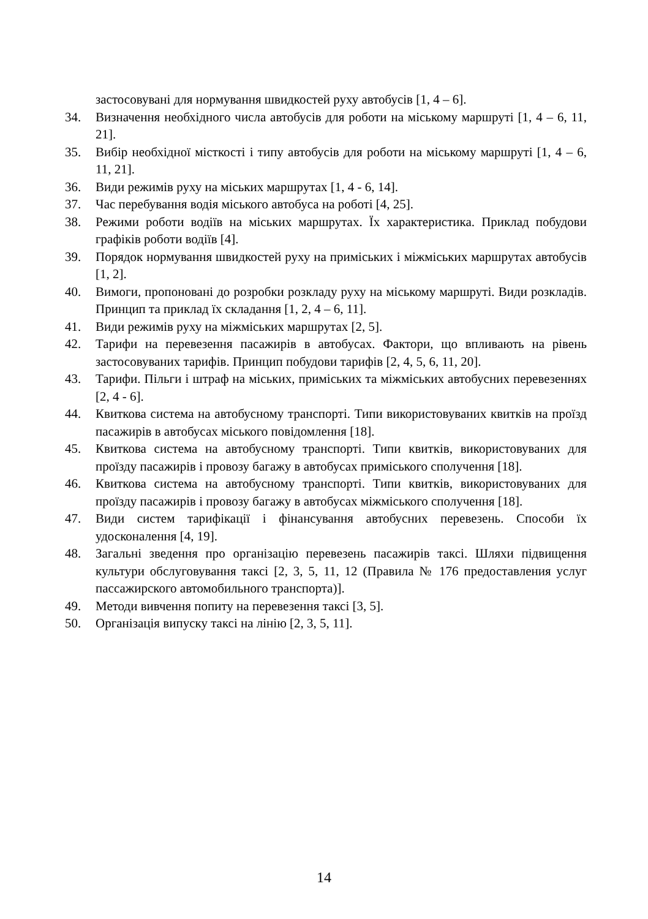застосовувані для нормування швидкостей руху автобусів [1, 4 – 6].
34. Визначення необхідного числа автобусів для роботи на міському маршруті [1, 4 – 6, 11, 21].
35. Вибір необхідної місткості і типу автобусів для роботи на міському маршруті [1, 4 – 6, 11, 21].
36. Види режимів руху на міських маршрутах [1, 4 - 6, 14].
37. Час перебування водія міського автобуса на роботі [4, 25].
38. Режими роботи водіїв на міських маршрутах. Їх характеристика. Приклад побудови графіків роботи водіїв [4].
39. Порядок нормування швидкостей руху на приміських і міжміських маршрутах автобусів [1, 2].
40. Вимоги, пропоновані до розробки розкладу руху на міському маршруті. Види розкладів. Принцип та приклад їх складання [1, 2, 4 – 6, 11].
41. Види режимів руху на міжміських маршрутах [2, 5].
42. Тарифи на перевезення пасажирів в автобусах. Фактори, що впливають на рівень застосовуваних тарифів. Принцип побудови тарифів [2, 4, 5, 6, 11, 20].
43. Тарифи. Пільги і штраф на міських, приміських та міжміських автобусних перевезеннях [2, 4 - 6].
44. Квиткова система на автобусному транспорті. Типи використовуваних квитків на проїзд пасажирів в автобусах міського повідомлення [18].
45. Квиткова система на автобусному транспорті. Типи квитків, використовуваних для проїзду пасажирів і провозу багажу в автобусах приміського сполучення [18].
46. Квиткова система на автобусному транспорті. Типи квитків, використовуваних для проїзду пасажирів і провозу багажу в автобусах міжміського сполучення [18].
47. Види систем тарифікації і фінансування автобусних перевезень. Способи їх удосконалення [4, 19].
48. Загальні зведення про організацію перевезень пасажирів таксі. Шляхи підвищення культури обслуговування таксі [2, 3, 5, 11, 12 (Правила № 176 предоставления услуг пассажирского автомобильного транспорта)].
49. Методи вивчення попиту на перевезення таксі [3, 5].
50. Організація випуску таксі на лінію [2, 3, 5, 11].
14